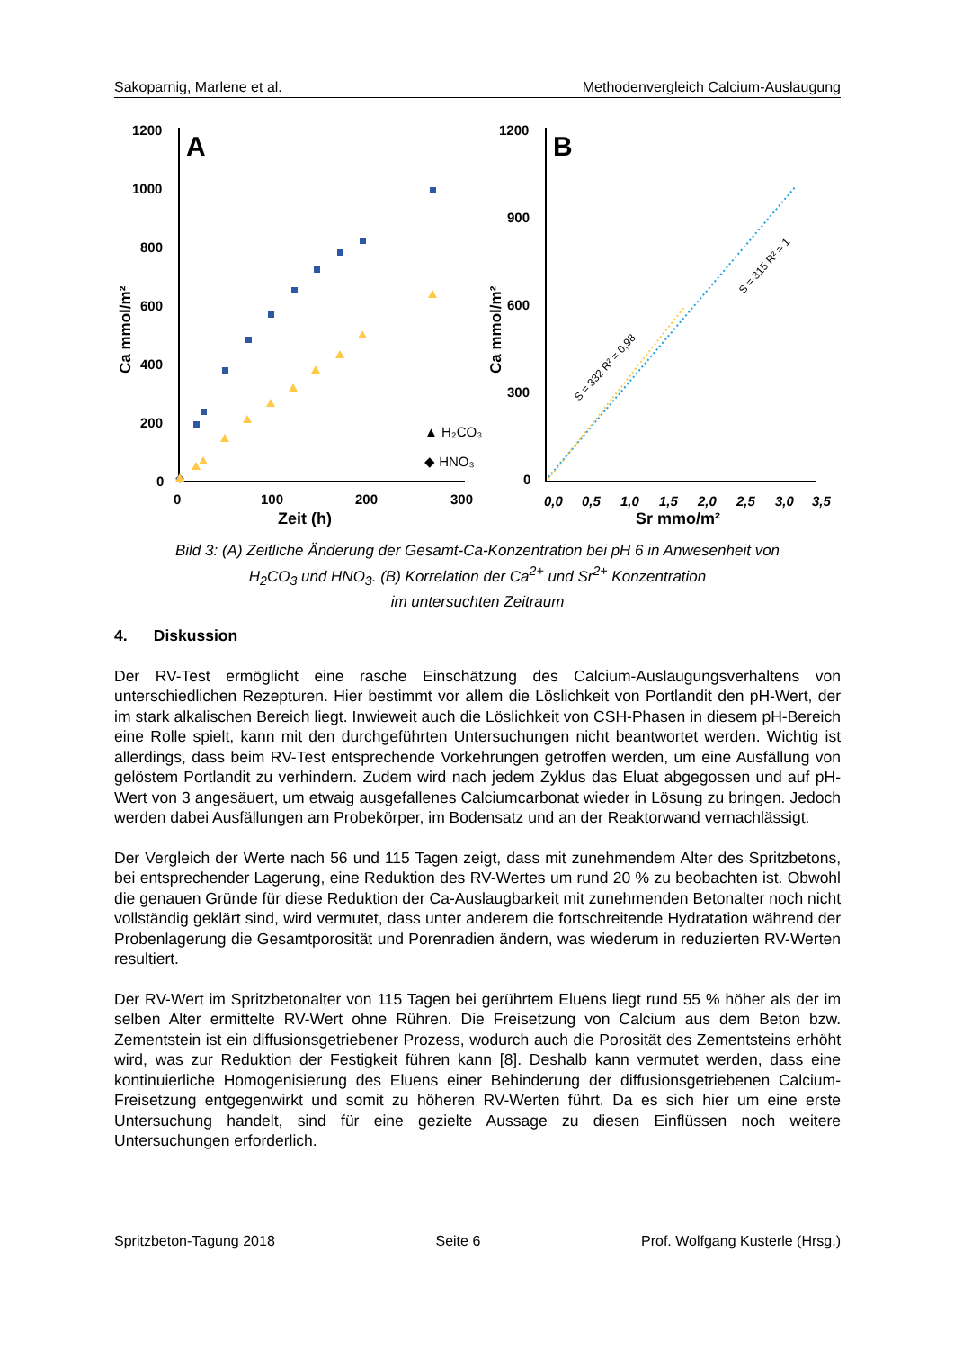Sakoparnig, Marlene et al. Methodenvergleich Calcium-Auslaugung
1200
1000
800
600
400
200
0
0
100
200
300
Zeit (h)
Ca mmol/m²
A
▲ H₂CO₃
◆ HNO₃
1200
900
600
300
0
0,0
0,5
1,0
1,5
2,0
2,5
3,0
3,5
Sr mmo/m²
Ca mmol/m²
B
S = 332 R² = 0,98
S = 315 R² = 1
Bild 3: (A) Zeitliche Änderung der Gesamt-Ca-Konzentration bei pH 6 in Anwesenheit von
H<sub>2</sub>CO<sub>3</sub> und HNO<sub>3</sub>. (B) Korrelation der Ca<sup>2+</sup> und Sr<sup>2+</sup> Konzentration
im untersuchten Zeitraum
4. Diskussion
Der RV-Test ermöglicht eine rasche Einschätzung des Calcium-Auslaugungsverhaltens von unterschiedlichen Rezepturen. Hier bestimmt vor allem die Löslichkeit von Portlandit den pH-Wert, der im stark alkalischen Bereich liegt. Inwieweit auch die Löslichkeit von CSH-Phasen in diesem pH-Bereich eine Rolle spielt, kann mit den durchgeführten Untersuchungen nicht beantwortet werden. Wichtig ist allerdings, dass beim RV-Test entsprechende Vorkehrungen getroffen werden, um eine Ausfällung von gelöstem Portlandit zu verhindern. Zudem wird nach jedem Zyklus das Eluat abgegossen und auf pH-Wert von 3 angesäuert, um etwaig ausgefallenes Calciumcarbonat wieder in Lösung zu bringen. Jedoch werden dabei Ausfällungen am Probekörper, im Bodensatz und an der Reaktorwand vernachlässigt.
Der Vergleich der Werte nach 56 und 115 Tagen zeigt, dass mit zunehmendem Alter des Spritzbetons, bei entsprechender Lagerung, eine Reduktion des RV-Wertes um rund 20 % zu beobachten ist. Obwohl die genauen Gründe für diese Reduktion der Ca-Auslaugbarkeit mit zunehmenden Betonalter noch nicht vollständig geklärt sind, wird vermutet, dass unter anderem die fortschreitende Hydratation während der Probenlagerung die Gesamtporosität und Porenradien ändern, was wiederum in reduzierten RV-Werten resultiert.
Der RV-Wert im Spritzbetonalter von 115 Tagen bei gerührtem Eluens liegt rund 55 % höher als der im selben Alter ermittelte RV-Wert ohne Rühren. Die Freisetzung von Calcium aus dem Beton bzw. Zementstein ist ein diffusionsgetriebener Prozess, wodurch auch die Porosität des Zementsteins erhöht wird, was zur Reduktion der Festigkeit führen kann [8]. Deshalb kann vermutet werden, dass eine kontinuierliche Homogenisierung des Eluens einer Behinderung der diffusionsgetriebenen Calcium-Freisetzung entgegenwirkt und somit zu höheren RV-Werten führt. Da es sich hier um eine erste Untersuchung handelt, sind für eine gezielte Aussage zu diesen Einflüssen noch weitere Untersuchungen erforderlich.
Spritzbeton-Tagung 2018 Seite 6 Prof. Wolfgang Kusterle (Hrsg.)